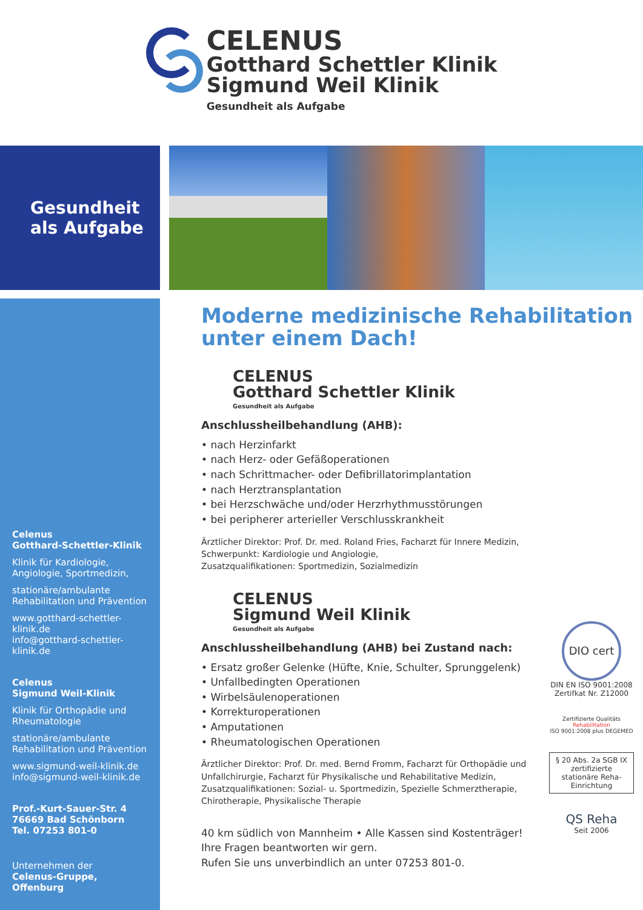CELENUS
Gotthard Schettler Klinik
Sigmund Weil Klinik
Gesundheit als Aufgabe
Gesundheit
als Aufgabe
Celenus
Gotthard-Schettler-Klinik
Klinik für Kardiologie,
Angiologie, Sportmedizin,
stationäre/ambulante
Rehabilitation und Prävention
www.gotthard-schettler-klinik.de
info@gotthard-schettler-klinik.de
Celenus
Sigmund Weil-Klinik
Klinik für Orthopädie und
Rheumatologie
stationäre/ambulante
Rehabilitation und Prävention
www.sigmund-weil-klinik.de
info@sigmund-weil-klinik.de
Prof.-Kurt-Sauer-Str. 4
76669 Bad Schönborn
Tel. 07253 801-0
Unternehmen der
Celenus-Gruppe, Offenburg
Moderne medizinische Rehabilitation
unter einem Dach!
CELENUS
Gotthard Schettler Klinik
Gesundheit als Aufgabe
Anschlussheilbehandlung (AHB):
• nach Herzinfarkt
• nach Herz- oder Gefäßoperationen
• nach Schrittmacher- oder Defibrillatorimplantation
• nach Herztransplantation
• bei Herzschwäche und/oder Herzrhythmusstörungen
• bei peripherer arterieller Verschlusskrankheit
Ärztlicher Direktor: Prof. Dr. med. Roland Fries, Facharzt für Innere Medizin,
Schwerpunkt: Kardiologie und Angiologie,
Zusatzqualifikationen: Sportmedizin, Sozialmedizin
CELENUS
Sigmund Weil Klinik
Gesundheit als Aufgabe
Anschlussheilbehandlung (AHB) bei Zustand nach:
• Ersatz großer Gelenke (Hüfte, Knie, Schulter, Sprunggelenk)
• Unfallbedingten Operationen
• Wirbelsäulenoperationen
• Korrekturoperationen
• Amputationen
• Rheumatologischen Operationen
Ärztlicher Direktor: Prof. Dr. med. Bernd Fromm, Facharzt für Orthopädie und
Unfallchirurgie, Facharzt für Physikalische und Rehabilitative Medizin,
Zusatzqualifikationen: Sozial- u. Sportmedizin, Spezielle Schmerztherapie,
Chirotherapie, Physikalische Therapie
40 km südlich von Mannheim • Alle Kassen sind Kostenträger!
Ihre Fragen beantworten wir gern.
Rufen Sie uns unverbindlich an unter 07253 801-0.
DIO cert
DIN EN ISO 9001:2008
Zertifkat Nr. Z12000
Zertifizierte Qualitäts Rehabilitation
ISO 9001:2008 plus DEGEMED
§ 20 Abs. 2a SGB IX zertifizierte stationäre Reha-Einrichtung
QS Reha
Seit 2006